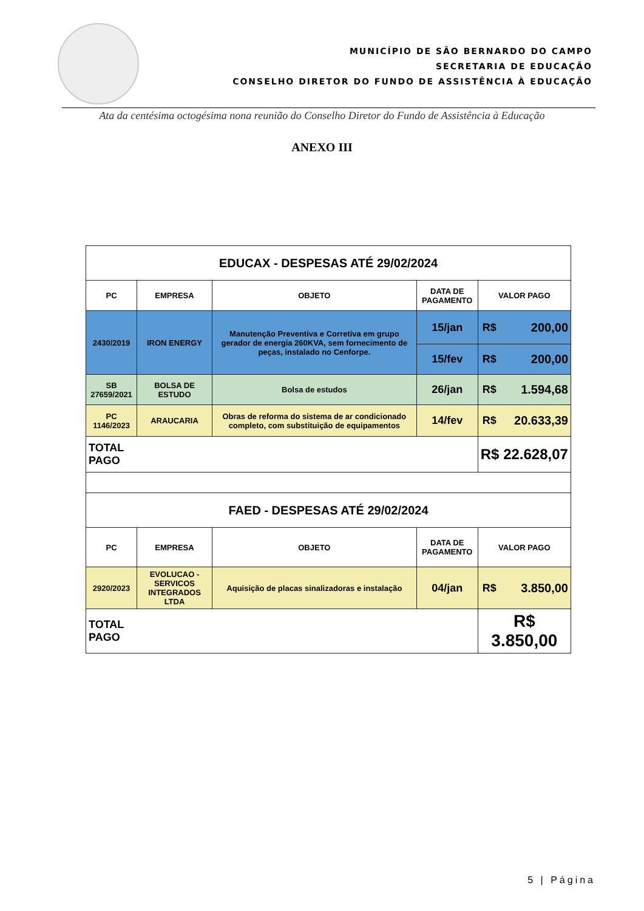MUNICÍPIO DE SÃO BERNARDO DO CAMPO
SECRETARIA DE EDUCAÇÃO
CONSELHO DIRETOR DO FUNDO DE ASSISTÊNCIA À EDUCAÇÃO
Ata da centésima octogésima nona reunião do Conselho Diretor do Fundo de Assistência à Educação
ANEXO III
| EDUCAX - DESPESAS ATÉ 29/02/2024 | | | | | |
| --- | --- | --- | --- | --- | --- |
| PC | EMPRESA | OBJETO | DATA DE PAGAMENTO | VALOR PAGO | |
| 2430/2019 | IRON ENERGY | Manutenção Preventiva e Corretiva em grupo gerador de energia 260KVA, sem fornecimento de peças, instalado no Cenforpe. | 15/jan | R$ | 200,00 |
| | | | 15/fev | R$ | 200,00 |
| SB 27659/2021 | BOLSA DE ESTUDO | Bolsa de estudos | 26/jan | R$ | 1.594,68 |
| PC 1146/2023 | ARAUCARIA | Obras de reforma do sistema de ar condicionado completo, com substituição de equipamentos | 14/fev | R$ | 20.633,39 |
| TOTAL PAGO | | | | R$ 22.628,07 | |
| FAED - DESPESAS ATÉ 29/02/2024 | | | | | |
| PC | EMPRESA | OBJETO | DATA DE PAGAMENTO | VALOR PAGO | |
| 2920/2023 | EVOLUCAO - SERVICOS INTEGRADOS LTDA | Aquisição de placas sinalizadoras e instalação | 04/jan | R$ | 3.850,00 |
| TOTAL PAGO | | | | R$ 3.850,00 | |
5 | Página